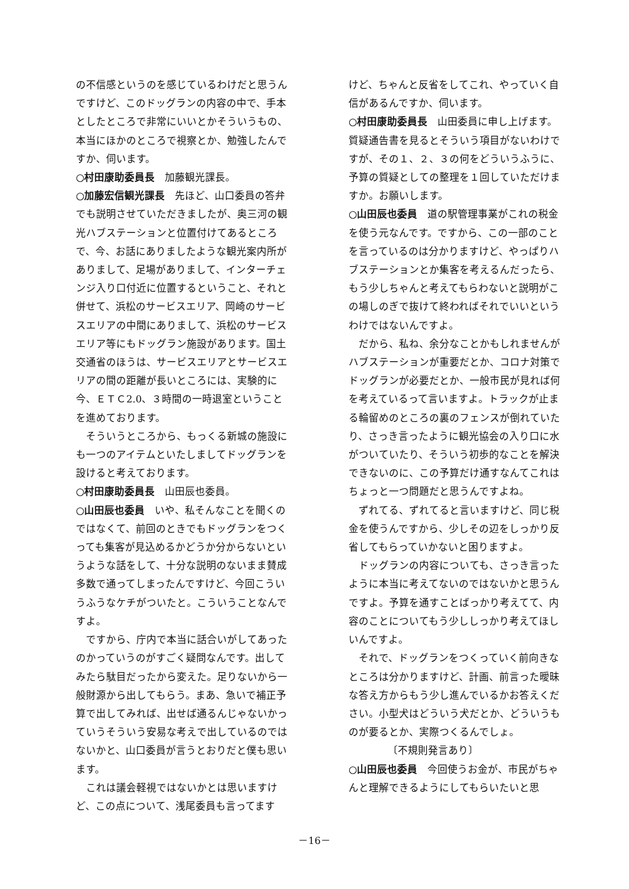の不信感というのを感じているわけだと思うんですけど、このドッグランの内容の中で、手本としたところで非常にいいとかそういうもの、本当にほかのところで視察とか、勉強したんですか、伺います。
○村田康助委員長　加藤観光課長。
○加藤宏信観光課長　先ほど、山口委員の答弁でも説明させていただきましたが、奥三河の観光ハブステーションと位置付けてあるところで、今、お話にありましたような観光案内所がありまして、足場がありまして、インターチェンジ入り口付近に位置するということ、それと併せて、浜松のサービスエリア、岡崎のサービスエリアの中間にありまして、浜松のサービスエリア等にもドッグラン施設があります。国土交通省のほうは、サービスエリアとサービスエリアの間の距離が長いところには、実験的に今、ＥＴＣ2.0、３時間の一時退室ということを進めております。
そういうところから、もっくる新城の施設にも一つのアイテムといたしましてドッグランを設けると考えております。
○村田康助委員長　山田辰也委員。
○山田辰也委員　いや、私そんなことを聞くのではなくて、前回のときでもドッグランをつくっても集客が見込めるかどうか分からないというような話をして、十分な説明のないまま賛成多数で通ってしまったんですけど、今回こういうふうなケチがついたと。こういうことなんですよ。
ですから、庁内で本当に話合いがしてあったのかっていうのがすごく疑問なんです。出してみたら駄目だったから変えた。足りないから一般財源から出してもらう。まあ、急いで補正予算で出してみれば、出せば通るんじゃないかっていうそういう安易な考えで出しているのではないかと、山口委員が言うとおりだと僕も思います。
これは議会軽視ではないかとは思いますけど、この点について、浅尾委員も言ってます
けど、ちゃんと反省をしてこれ、やっていく自信があるんですか、伺います。
○村田康助委員長　山田委員に申し上げます。質疑通告書を見るとそういう項目がないわけですが、その１、２、３の何をどういうふうに、予算の質疑としての整理を１回していただけますか。お願いします。
○山田辰也委員　道の駅管理事業がこれの税金を使う元なんです。ですから、この一部のことを言っているのは分かりますけど、やっぱりハブステーションとか集客を考えるんだったら、もう少しちゃんと考えてもらわないと説明がこの場しのぎで抜けて終わればそれでいいというわけではないんですよ。
だから、私ね、余分なことかもしれませんがハブステーションが重要だとか、コロナ対策でドッグランが必要だとか、一般市民が見れば何を考えているって言いますよ。トラックが止まる輪留めのところの裏のフェンスが倒れていたり、さっき言ったように観光協会の入り口に水がついていたり、そういう初歩的なことを解決できないのに、この予算だけ通すなんてこれはちょっと一つ問題だと思うんですよね。
ずれてる、ずれてると言いますけど、同じ税金を使うんですから、少しその辺をしっかり反省してもらっていかないと困りますよ。
ドッグランの内容についても、さっき言ったように本当に考えてないのではないかと思うんですよ。予算を通すことばっかり考えてて、内容のことについてもう少ししっかり考えてほしいんですよ。
それで、ドッグランをつくっていく前向きなところは分かりますけど、計画、前言った曖昧な答え方からもう少し進んでいるかお答えください。小型犬はどういう犬だとか、どういうものが要るとか、実際つくるんでしょ。
〔不規則発言あり〕
○山田辰也委員　今回使うお金が、市民がちゃんと理解できるようにしてもらいたいと思
－16－